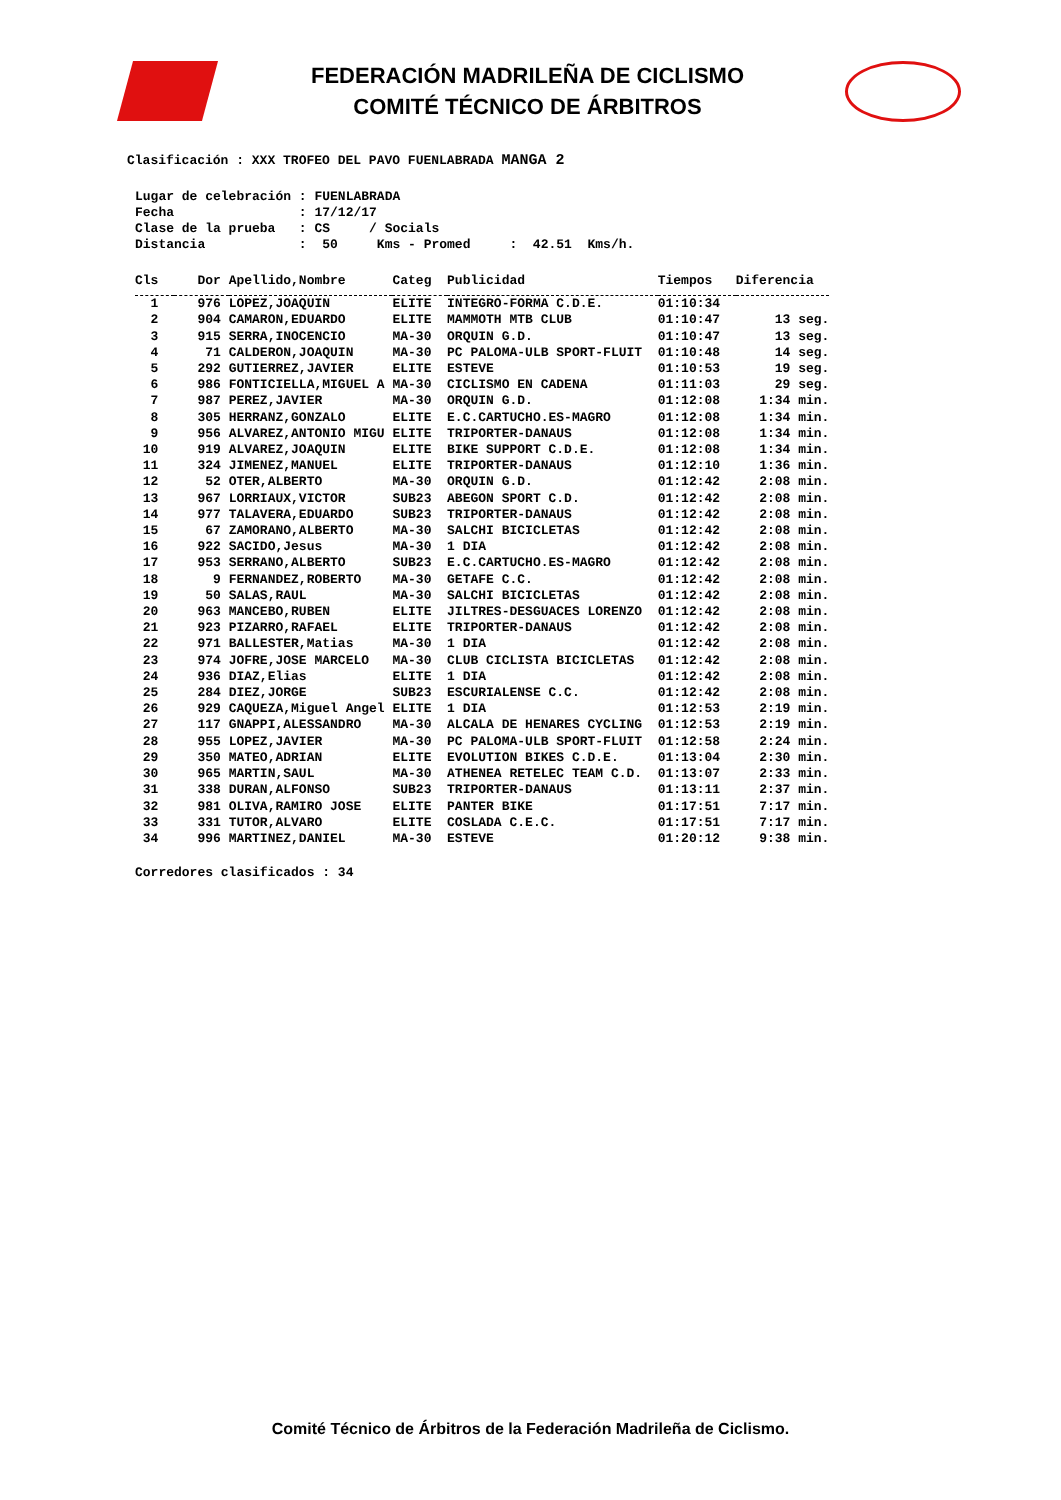FEDERACIÓN MADRILEÑA DE CICLISMO
COMITÉ TÉCNICO DE ÁRBITROS
Clasificación : XXX TROFEO DEL PAVO FUENLABRADA MANGA 2
Lugar de celebración : FUENLABRADA Fecha : 17/12/17 Clase de la prueba : CS / Socials Distancia : 50 Kms - Promed : 42.51 Kms/h.
| Cls | Dor | Apellido,Nombre | Categ | Publicidad | Tiempos | Diferencia |
| --- | --- | --- | --- | --- | --- | --- |
| 1 | 976 | LOPEZ,JOAQUIN | ELITE | INTEGRO-FORMA C.D.E. | 01:10:34 | |
| 2 | 904 | CAMARON,EDUARDO | ELITE | MAMMOTH MTB CLUB | 01:10:47 | 13 seg. |
| 3 | 915 | SERRA,INOCENCIO | MA-30 | ORQUIN G.D. | 01:10:47 | 13 seg. |
| 4 | 71 | CALDERON,JOAQUIN | MA-30 | PC PALOMA-ULB SPORT-FLUIT | 01:10:48 | 14 seg. |
| 5 | 292 | GUTIERREZ,JAVIER | ELITE | ESTEVE | 01:10:53 | 19 seg. |
| 6 | 986 | FONTICIELLA,MIGUEL A | MA-30 | CICLISMO EN CADENA | 01:11:03 | 29 seg. |
| 7 | 987 | PEREZ,JAVIER | MA-30 | ORQUIN G.D. | 01:12:08 | 1:34 min. |
| 8 | 305 | HERRANZ,GONZALO | ELITE | E.C.CARTUCHO.ES-MAGRO | 01:12:08 | 1:34 min. |
| 9 | 956 | ALVAREZ,ANTONIO MIGU | ELITE | TRIPORTER-DANAUS | 01:12:08 | 1:34 min. |
| 10 | 919 | ALVAREZ,JOAQUIN | ELITE | BIKE SUPPORT C.D.E. | 01:12:08 | 1:34 min. |
| 11 | 324 | JIMENEZ,MANUEL | ELITE | TRIPORTER-DANAUS | 01:12:10 | 1:36 min. |
| 12 | 52 | OTER,ALBERTO | MA-30 | ORQUIN G.D. | 01:12:42 | 2:08 min. |
| 13 | 967 | LORRIAUX,VICTOR | SUB23 | ABEGON SPORT C.D. | 01:12:42 | 2:08 min. |
| 14 | 977 | TALAVERA,EDUARDO | SUB23 | TRIPORTER-DANAUS | 01:12:42 | 2:08 min. |
| 15 | 67 | ZAMORANO,ALBERTO | MA-30 | SALCHI BICICLETAS | 01:12:42 | 2:08 min. |
| 16 | 922 | SACIDO,Jesus | MA-30 | 1 DIA | 01:12:42 | 2:08 min. |
| 17 | 953 | SERRANO,ALBERTO | SUB23 | E.C.CARTUCHO.ES-MAGRO | 01:12:42 | 2:08 min. |
| 18 | 9 | FERNANDEZ,ROBERTO | MA-30 | GETAFE C.C. | 01:12:42 | 2:08 min. |
| 19 | 50 | SALAS,RAUL | MA-30 | SALCHI BICICLETAS | 01:12:42 | 2:08 min. |
| 20 | 963 | MANCEBO,RUBEN | ELITE | JILTRES-DESGUACES LORENZO | 01:12:42 | 2:08 min. |
| 21 | 923 | PIZARRO,RAFAEL | ELITE | TRIPORTER-DANAUS | 01:12:42 | 2:08 min. |
| 22 | 971 | BALLESTER,Matias | MA-30 | 1 DIA | 01:12:42 | 2:08 min. |
| 23 | 974 | JOFRE,JOSE MARCELO | MA-30 | CLUB CICLISTA BICICLETAS | 01:12:42 | 2:08 min. |
| 24 | 936 | DIAZ,Elias | ELITE | 1 DIA | 01:12:42 | 2:08 min. |
| 25 | 284 | DIEZ,JORGE | SUB23 | ESCURIALENSE C.C. | 01:12:42 | 2:08 min. |
| 26 | 929 | CAQUEZA,Miguel Angel | ELITE | 1 DIA | 01:12:53 | 2:19 min. |
| 27 | 117 | GNAPPI,ALESSANDRO | MA-30 | ALCALA DE HENARES CYCLING | 01:12:53 | 2:19 min. |
| 28 | 955 | LOPEZ,JAVIER | MA-30 | PC PALOMA-ULB SPORT-FLUIT | 01:12:58 | 2:24 min. |
| 29 | 350 | MATEO,ADRIAN | ELITE | EVOLUTION BIKES C.D.E. | 01:13:04 | 2:30 min. |
| 30 | 965 | MARTIN,SAUL | MA-30 | ATHENEA RETELEC TEAM C.D. | 01:13:07 | 2:33 min. |
| 31 | 338 | DURAN,ALFONSO | SUB23 | TRIPORTER-DANAUS | 01:13:11 | 2:37 min. |
| 32 | 981 | OLIVA,RAMIRO JOSE | ELITE | PANTER BIKE | 01:17:51 | 7:17 min. |
| 33 | 331 | TUTOR,ALVARO | ELITE | COSLADA C.E.C. | 01:17:51 | 7:17 min. |
| 34 | 996 | MARTINEZ,DANIEL | MA-30 | ESTEVE | 01:20:12 | 9:38 min. |
Corredores clasificados : 34
Comité Técnico de Árbitros de la Federación Madrileña de Ciclismo.